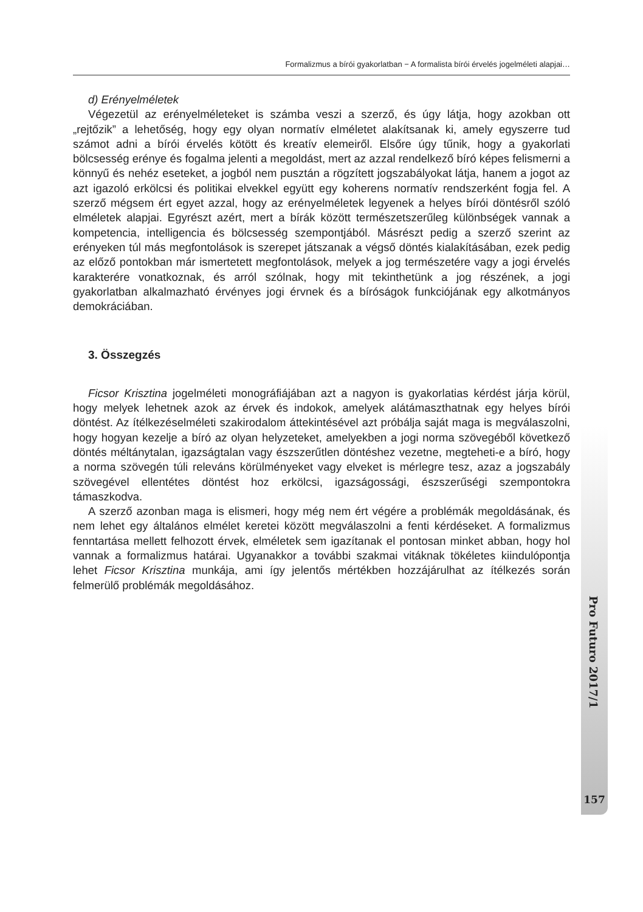Formalizmus a bírói gyakorlatban − A formalista bírói érvelés jogelméleti alapjai…
d) Erényelméletek
Végezetül az erényelméleteket is számba veszi a szerző, és úgy látja, hogy azokban ott „rejtőzik” a lehetőség, hogy egy olyan normatív elméletet alakítsanak ki, amely egyszerre tud számot adni a bírói érvelés kötött és kreatív elemeiről. Elsőre úgy tűnik, hogy a gyakorlati bölcsesség erénye és fogalma jelenti a megoldást, mert az azzal rendelkező bíró képes felismerni a könnyű és nehéz eseteket, a jogból nem pusztán a rögzített jogszabályokat látja, hanem a jogot az azt igazoló erkölcsi és politikai elvekkel együtt egy koherens normatív rendszerként fogja fel. A szerző mégsem ért egyet azzal, hogy az erényelméletek legyenek a helyes bírói döntésről szóló elméletek alapjai. Egyrészt azért, mert a bírák között természetszerűleg különbségek vannak a kompetencia, intelligencia és bölcsesség szempontjából. Másrészt pedig a szerző szerint az erényeken túl más megfontolások is szerepet játszanak a végső döntés kialakításában, ezek pedig az előző pontokban már ismertetett megfontolások, melyek a jog természetére vagy a jogi érvelés karakterére vonatkoznak, és arról szólnak, hogy mit tekinthetünk a jog részének, a jogi gyakorlatban alkalmazható érvényes jogi érvnek és a bíróságok funkciójának egy alkotmányos demokráciában.
3. Összegzés
Ficsor Krisztina jogelméleti monográfiájában azt a nagyon is gyakorlatias kérdést járja körül, hogy melyek lehetnek azok az érvek és indokok, amelyek alátámaszthatnak egy helyes bírói döntést. Az ítélkezéselméleti szakirodalom áttekintésével azt próbálja saját maga is megválaszolni, hogy hogyan kezelje a bíró az olyan helyzeteket, amelyekben a jogi norma szövegéből következő döntés méltánytalan, igazságtalan vagy észszerűtlen döntéshez vezetne, megteheti-e a bíró, hogy a norma szövegén túli releváns körülményeket vagy elveket is mérlegre tesz, azaz a jogszabály szövegével ellentétes döntést hoz erkölcsi, igazságossági, észszerűségi szempontokra támaszkodva.
A szerző azonban maga is elismeri, hogy még nem ért végére a problémák megoldásának, és nem lehet egy általános elmélet keretei között megválaszolni a fenti kérdéseket. A formalizmus fenntartása mellett felhozott érvek, elméletek sem igazítanak el pontosan minket abban, hogy hol vannak a formalizmus határai. Ugyanakkor a további szakmai vitáknak tökéletes kiindulópontja lehet Ficsor Krisztina munkája, ami így jelentős mértékben hozzájárulhat az ítélkezés során felmerülő problémák megoldásához.
Pro Futuro 2017/1
157